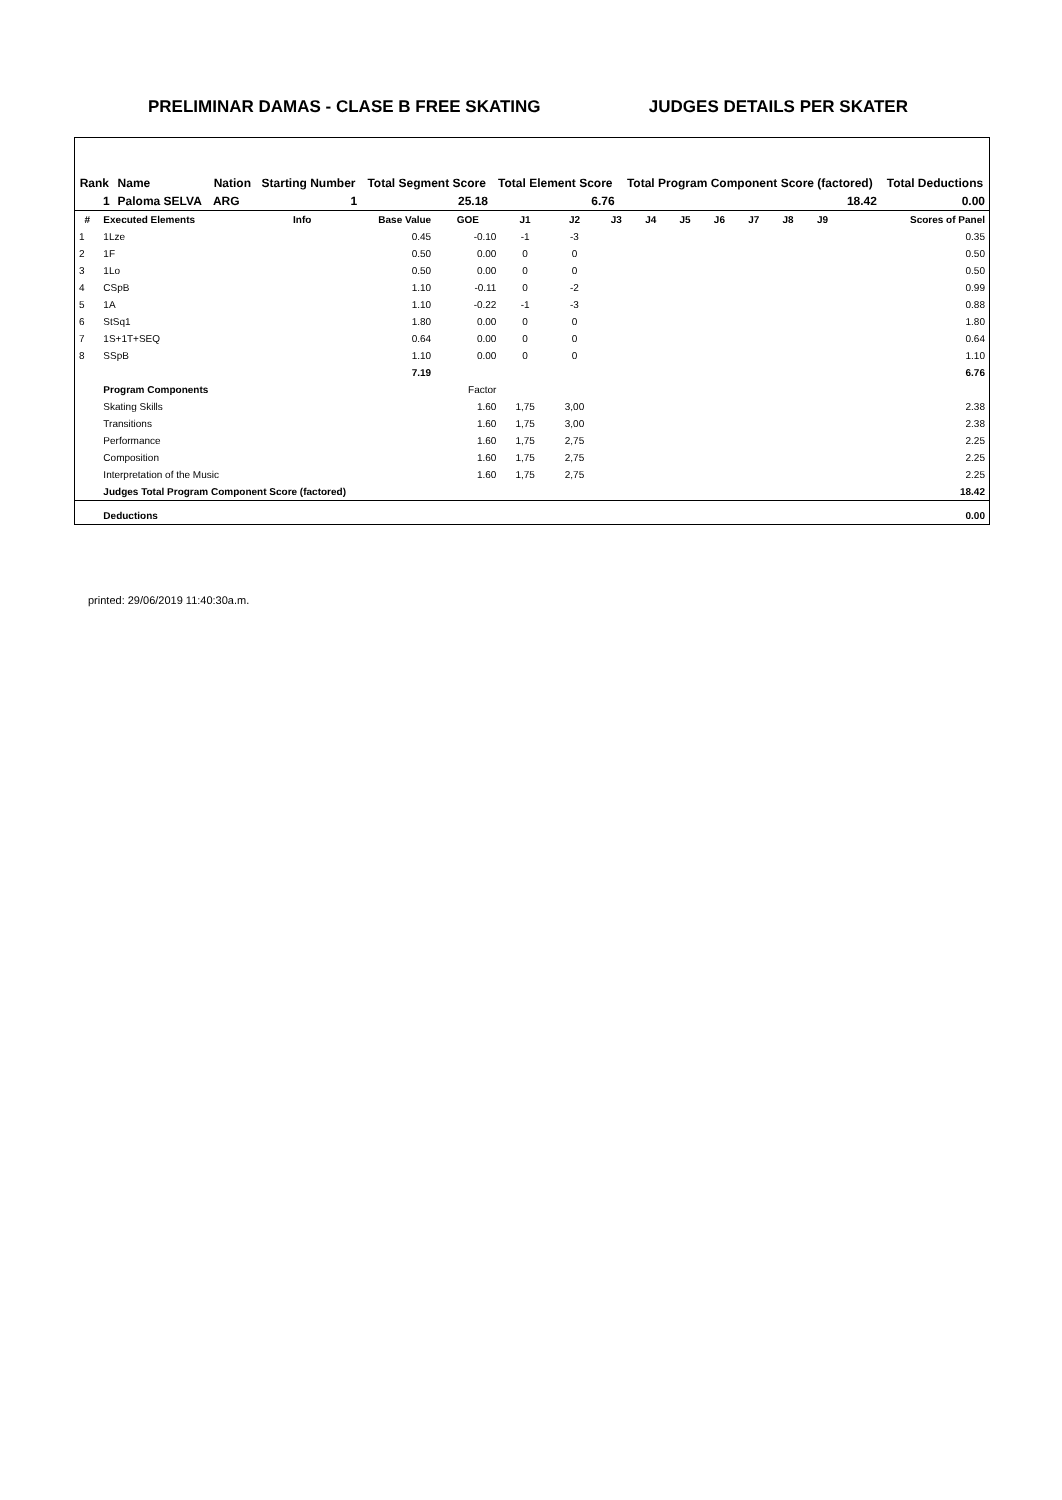PRELIMINAR DAMAS - CLASE B FREE SKATING JUDGES DETAILS PER SKATER
| Rank | Name | Nation | Starting Number | Total Segment Score | Total Element Score | Total Program Component Score (factored) | Total Deductions |
| --- | --- | --- | --- | --- | --- | --- | --- |
| 1 | Paloma SELVA | ARG | 1 | 25.18 | 6.76 | 18.42 | 0.00 |
| # | Executed Elements | Info | Base Value | GOE | J1 | J2 | J3 | J4 | J5 | J6 | J7 | J8 | J9 | Scores of Panel |
| --- | --- | --- | --- | --- | --- | --- | --- | --- | --- | --- | --- | --- | --- | --- |
| 1 | 1Lze | | 0.45 | -0.10 | -1 | -3 | | | | | | | | 0.35 |
| 2 | 1F | | 0.50 | 0.00 | 0 | 0 | | | | | | | | 0.50 |
| 3 | 1Lo | | 0.50 | 0.00 | 0 | 0 | | | | | | | | 0.50 |
| 4 | CSpB | | 1.10 | -0.11 | 0 | -2 | | | | | | | | 0.99 |
| 5 | 1A | | 1.10 | -0.22 | -1 | -3 | | | | | | | | 0.88 |
| 6 | StSq1 | | 1.80 | 0.00 | 0 | 0 | | | | | | | | 1.80 |
| 7 | 1S+1T+SEQ | | 0.64 | 0.00 | 0 | 0 | | | | | | | | 0.64 |
| 8 | SSpB | | 1.10 | 0.00 | 0 | 0 | | | | | | | | 1.10 |
| | | | 7.19 | | | | | | | | | | | 6.76 |
| | Program Components | | | Factor | | | | | | | | | | |
| | Skating Skills | | | 1.60 | 1,75 | 3,00 | | | | | | | | 2.38 |
| | Transitions | | | 1.60 | 1,75 | 3,00 | | | | | | | | 2.38 |
| | Performance | | | 1.60 | 1,75 | 2,75 | | | | | | | | 2.25 |
| | Composition | | | 1.60 | 1,75 | 2,75 | | | | | | | | 2.25 |
| | Interpretation of the Music | | | 1.60 | 1,75 | 2,75 | | | | | | | | 2.25 |
| | Judges Total Program Component Score (factored) | | | | | | | | | | | | | 18.42 |
| | Deductions | | | | | | | | | | | | | 0.00 |
printed: 29/06/2019 11:40:30a.m.